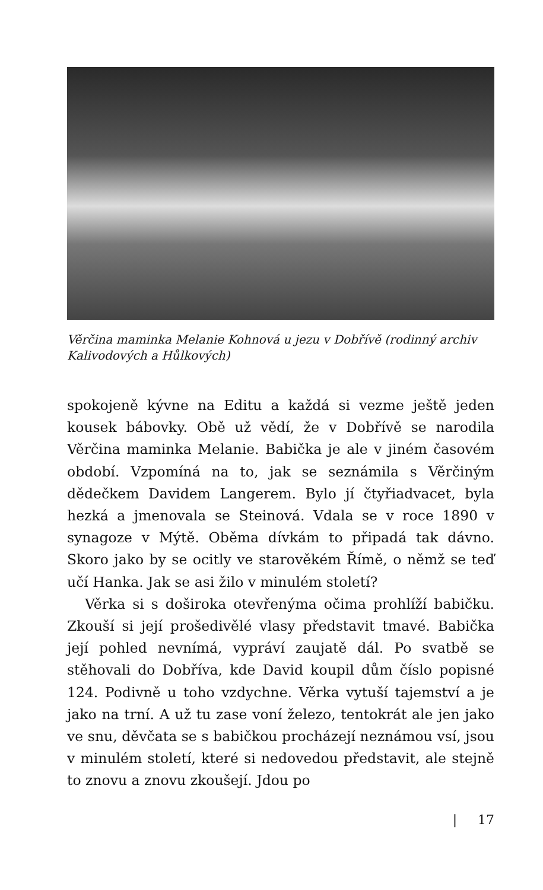Věrčina maminka Melanie Kohnová u jezu v Dobřívě (rodinný archiv Kalivodových a Hůlkových)
spokojeně kývne na Editu a každá si vezme ještě jeden kousek bábovky. Obě už vědí, že v Dobřívě se narodila Věrčina maminka Melanie. Babička je ale v jiném časovém období. Vzpomíná na to, jak se seznámila s Věrčiným dědečkem Davidem Langerem. Bylo jí čtyřiadvacet, byla hezká a jmenovala se Steinová. Vdala se v roce 1890 v synagoze v Mýtě. Oběma dívkám to připadá tak dávno. Skoro jako by se ocitly ve starověkém Římě, o němž se teď učí Hanka. Jak se asi žilo v minulém století?
Věrka si s doširoka otevřenýma očima prohlíží babičku. Zkouší si její prošedivělé vlasy představit tmavé. Babička její pohled nevnímá, vypráví zaujatě dál. Po svatbě se stěhovali do Dobříva, kde David koupil dům číslo popisné 124. Podivně u toho vzdychne. Věrka vytuší tajemství a je jako na trní. A už tu zase voní železo, tentokrát ale jen jako ve snu, děvčata se s babičkou procházejí neznámou vsí, jsou v minulém století, které si nedovedou představit, ale stejně to znovu a znovu zkoušejí. Jdou po
| 17